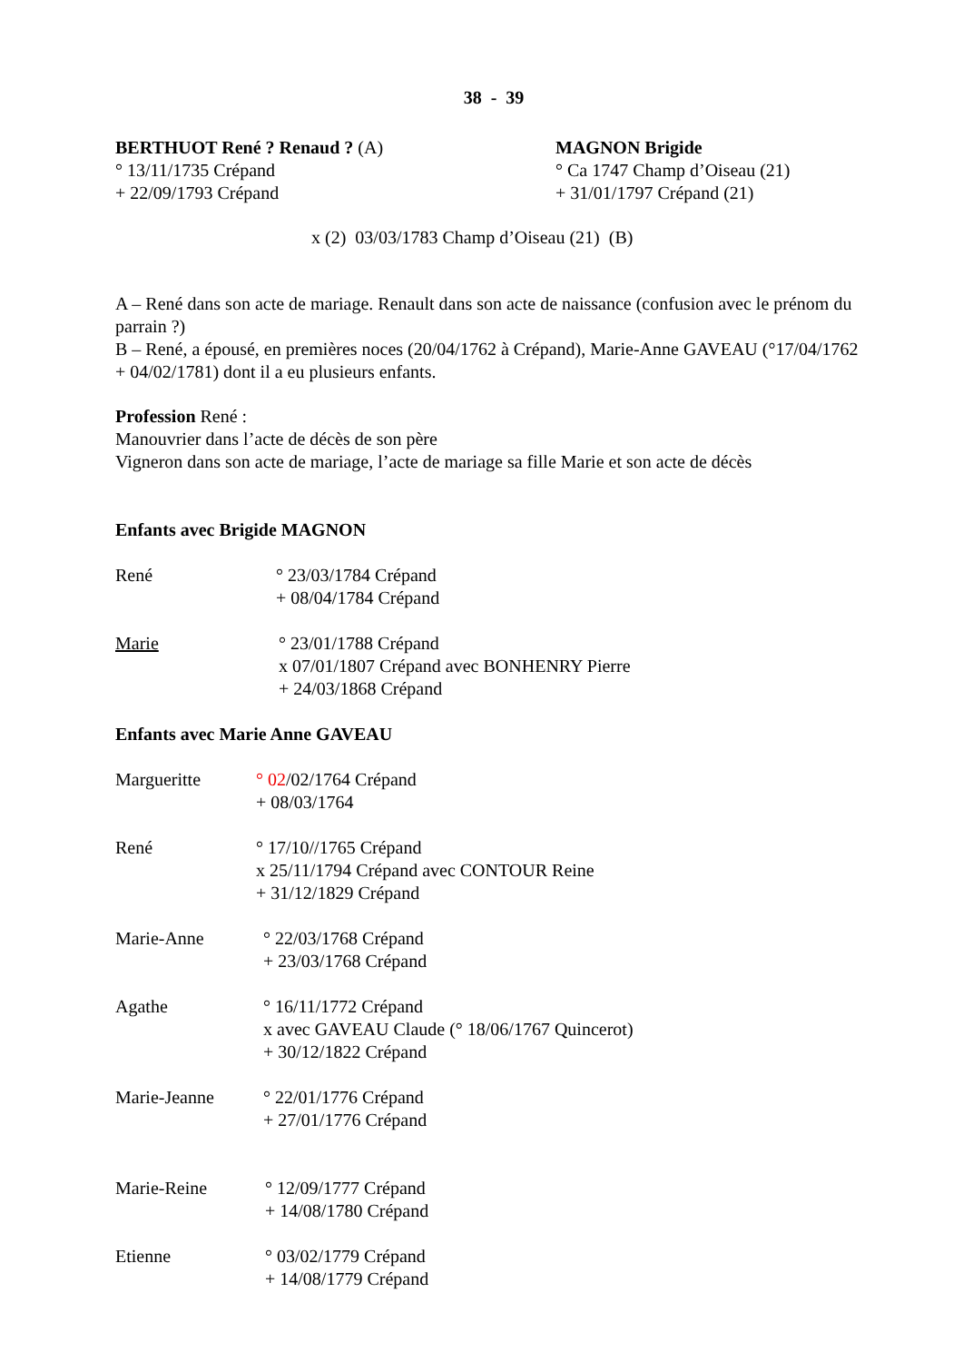38 - 39
BERTHUOT René ? Renaud ? (A)
° 13/11/1735 Crépand
+ 22/09/1793 Crépand
MAGNON Brigide
° Ca 1747 Champ d’Oiseau (21)
+ 31/01/1797 Crépand (21)
x (2) 03/03/1783 Champ d’Oiseau (21) (B)
A – René dans son acte de mariage. Renault dans son acte de naissance (confusion avec le prénom du parrain ?)
B – René, a épousé, en premières noces (20/04/1762 à Crépand), Marie-Anne GAVEAU (°17/04/1762 + 04/02/1781) dont il a eu plusieurs enfants.
Profession René :
Manouvrier dans l’acte de décès de son père
Vigneron dans son acte de mariage, l’acte de mariage sa fille Marie et son acte de décès
Enfants avec Brigide MAGNON
René ° 23/03/1784 Crépand
+ 08/04/1784 Crépand
Marie ° 23/01/1788 Crépand
x 07/01/1807 Crépand avec BONHENRY Pierre
+ 24/03/1868 Crépand
Enfants avec Marie Anne GAVEAU
Margueritte ° 02/02/1764 Crépand
+ 08/03/1764
René ° 17/10//1765 Crépand
x 25/11/1794 Crépand avec CONTOUR Reine
+ 31/12/1829 Crépand
Marie-Anne ° 22/03/1768 Crépand
+ 23/03/1768 Crépand
Agathe ° 16/11/1772 Crépand
x avec GAVEAU Claude (° 18/06/1767 Quincerot)
+ 30/12/1822 Crépand
Marie-Jeanne ° 22/01/1776 Crépand
+ 27/01/1776 Crépand
Marie-Reine ° 12/09/1777 Crépand
+ 14/08/1780 Crépand
Etienne ° 03/02/1779 Crépand
+ 14/08/1779 Crépand